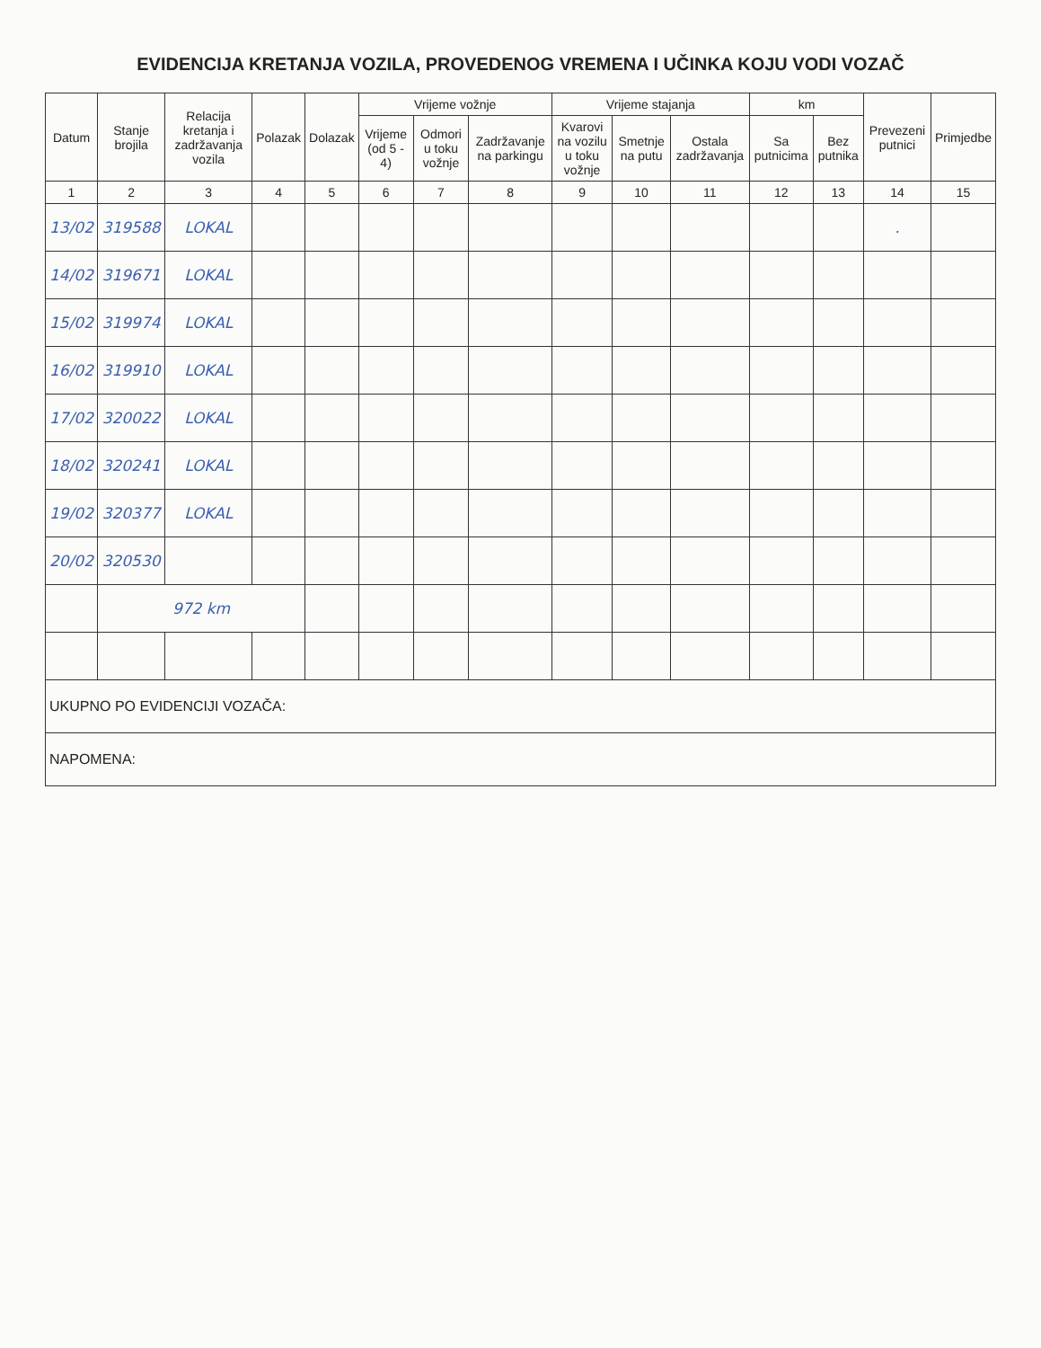EVIDENCIJA KRETANJA VOZILA, PROVEDENOG VREMENA I UČINKA KOJU VODI VOZAČ
| Datum | Stanje brojila | Relacija kretanja i zadržavanja vozila | Polazak | Dolazak | Vrijeme vožnje | | | Vrijeme stajanja | | | km | | Prevezeni putnici | Primjedbe |
| --- | --- | --- | --- | --- | --- | --- | --- | --- | --- | --- | --- | --- | --- | --- |
| | | | | | Vrijeme (od 5 - 4) | Odmori u toku vožnje | Zadržavanje na parkingu | Kvarovi na vozilu u toku vožnje | Smetnje na putu | Ostala zadržavanja | Sa putnicima | Bez putnika | | |
| 1 | 2 | 3 | 4 | 5 | 6 | 7 | 8 | 9 | 10 | 11 | 12 | 13 | 14 | 15 |
| 13/02 | 319588 | LOKAL | | | | | | | | | | | . | |
| 14/02 | 319671 | LOKAL | | | | | | | | | | | | |
| 15/02 | 319974 | LOKAL | | | | | | | | | | | | |
| 16/02 | 319910 | LOKAL | | | | | | | | | | | | |
| 17/02 | 320022 | LOKAL | | | | | | | | | | | | |
| 18/02 | 320241 | LOKAL | | | | | | | | | | | | |
| 19/02 | 320377 | LOKAL | | | | | | | | | | | | |
| 20/02 | 320530 | | | | | | | | | | | | | |
| | 972 km | | | | | | | | | | | | | |
| UKUPNO PO EVIDENCIJI VOZAČA: | | | | | | | | | | | | | | |
| NAPOMENA: | | | | | | | | | | | | | | |